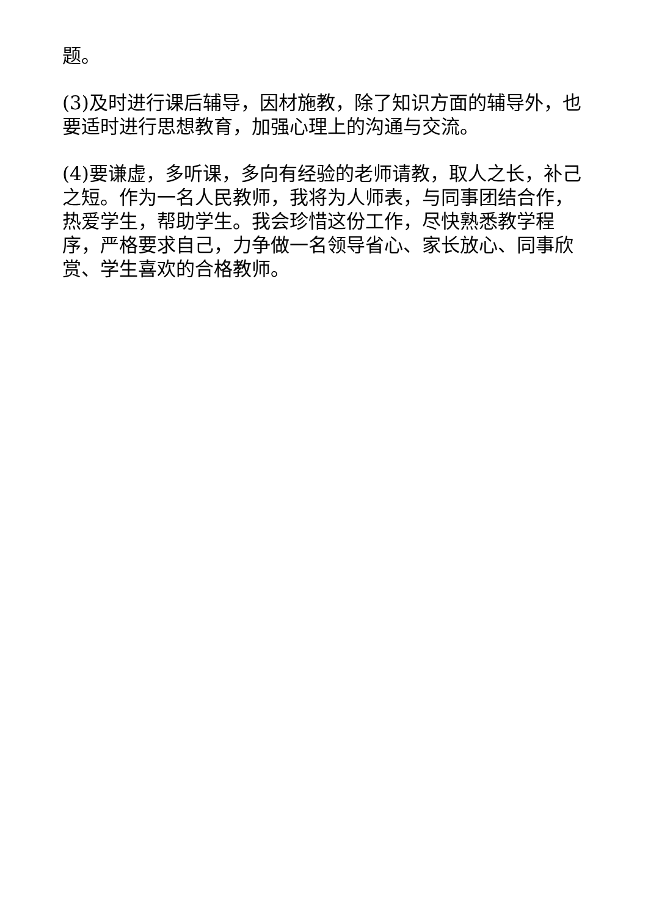题。
(3)及时进行课后辅导，因材施教，除了知识方面的辅导外，也要适时进行思想教育，加强心理上的沟通与交流。
(4)要谦虚，多听课，多向有经验的老师请教，取人之长，补己之短。作为一名人民教师，我将为人师表，与同事团结合作，热爱学生，帮助学生。我会珍惜这份工作，尽快熟悉教学程序，严格要求自己，力争做一名领导省心、家长放心、同事欣赏、学生喜欢的合格教师。